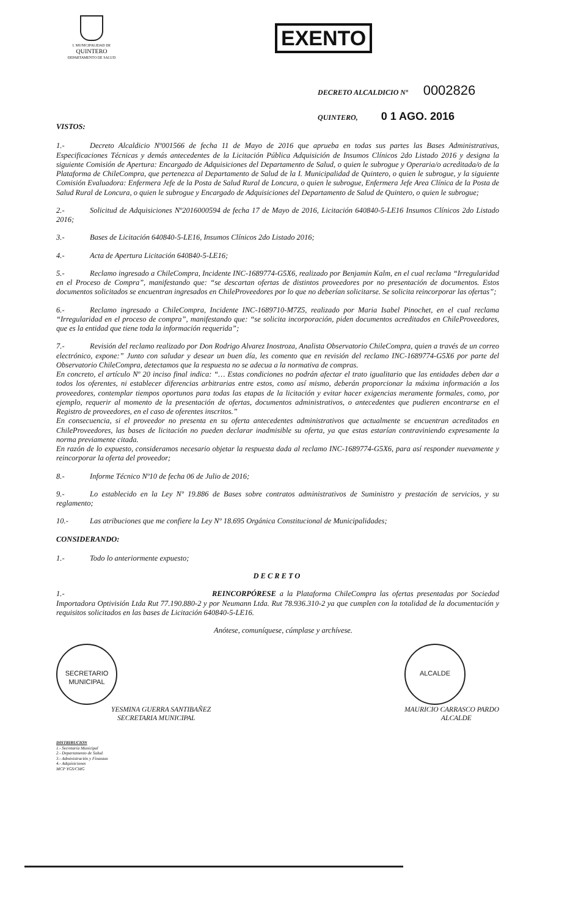I. MUNICIPALIDAD DE
QUINTERO
DEPARTAMENTO DE SALUD
EXENTO
DECRETO ALCALDICIO Nº 0002826
QUINTERO, 0 1 AGO. 2016
VISTOS:
1.- Decreto Alcaldicio Nº001566 de fecha 11 de Mayo de 2016 que aprueba en todas sus partes las Bases Administrativas, Especificaciones Técnicas y demás antecedentes de la Licitación Pública Adquisición de Insumos Clínicos 2do Listado 2016 y designa la siguiente Comisión de Apertura: Encargado de Adquisiciones del Departamento de Salud, o quien le subrogue y Operaria/o acreditada/o de la Plataforma de ChileCompra, que pertenezca al Departamento de Salud de la I. Municipalidad de Quintero, o quien le subrogue, y la siguiente Comisión Evaluadora: Enfermera Jefe de la Posta de Salud Rural de Loncura, o quien le subrogue, Enfermera Jefe Area Clínica de la Posta de Salud Rural de Loncura, o quien le subrogue y Encargado de Adquisiciones del Departamento de Salud de Quintero, o quien le subrogue;
2.- Solicitud de Adquisiciones Nº2016000594 de fecha 17 de Mayo de 2016, Licitación 640840-5-LE16 Insumos Clínicos 2do Listado 2016;
3.- Bases de Licitación 640840-5-LE16, Insumos Clínicos 2do Listado 2016;
4.- Acta de Apertura Licitación 640840-5-LE16;
5.- Reclamo ingresado a ChileCompra, Incidente INC-1689774-G5X6, realizado por Benjamin Kalm, en el cual reclama “Irregularidad en el Proceso de Compra”, manifestando que: “se descartan ofertas de distintos proveedores por no presentación de documentos. Estos documentos solicitados se encuentran ingresados en ChileProveedores por lo que no deberían solicitarse. Se solicita reincorporar las ofertas”;
6.- Reclamo ingresado a ChileCompra, Incidente INC-1689710-M7Z5, realizado por Maria Isabel Pinochet, en el cual reclama “Irregularidad en el proceso de compra”, manifestando que: “se solicita incorporación, piden documentos acreditados en ChileProveedores, que es la entidad que tiene toda la información requerida”;
7.- Revisión del reclamo realizado por Don Rodrigo Alvarez Inostroza, Analista Observatorio ChileCompra, quien a través de un correo electrónico, expone:” Junto con saludar y desear un buen día, les comento que en revisión del reclamo INC-1689774-G5X6 por parte del Observatorio ChileCompra, detectamos que la respuesta no se adecua a la normativa de compras.
En concreto, el artículo Nº 20 inciso final indica: “… Estas condiciones no podrán afectar el trato igualitario que las entidades deben dar a todos los oferentes, ni establecer diferencias arbitrarias entre estos, como así mismo, deberán proporcionar la máxima información a los proveedores, contemplar tiempos oportunos para todas las etapas de la licitación y evitar hacer exigencias meramente formales, como, por ejemplo, requerir al momento de la presentación de ofertas, documentos administrativos, o antecedentes que pudieren encontrarse en el Registro de proveedores, en el caso de oferentes inscritos.”
En consecuencia, si el proveedor no presenta en su oferta antecedentes administrativos que actualmente se encuentran acreditados en ChileProveedores, las bases de licitación no pueden declarar inadmisible su oferta, ya que estas estarían contraviniendo expresamente la norma previamente citada.
En razón de lo expuesto, consideramos necesario objetar la respuesta dada al reclamo INC-1689774-G5X6, para así responder nuevamente y reincorporar la oferta del proveedor;
8.- Informe Técnico Nº10 de fecha 06 de Julio de 2016;
9.- Lo establecido en la Ley Nº 19.886 de Bases sobre contratos administrativos de Suministro y prestación de servicios, y su reglamento;
10.- Las atribuciones que me confiere la Ley Nº 18.695 Orgánica Constitucional de Municipalidades;
CONSIDERANDO:
1.- Todo lo anteriormente expuesto;
DECRETO
1.- REINCORPÓRESE a la Plataforma ChileCompra las ofertas presentadas por Sociedad Importadora Optivisión Ltda Rut 77.190.880-2 y por Neumann Ltda. Rut 78.936.310-2 ya que cumplen con la totalidad de la documentación y requisitos solicitados en las bases de Licitación 640840-5-LE16.
Anótese, comuníquese, cúmplase y archívese.
SECRETARIO MUNICIPAL
YESMINA GUERRA SANTIBAÑEZ
SECRETARIA MUNICIPAL
ALCALDE
MAURICIO CARRASCO PARDO
ALCALDE
DISTRIBUCION
1.- Secretaria Municipal
2.- Departamento de Salud.
3.- Administración y Finanzas
4.- Adquisiciones
MCP YGS/CMG